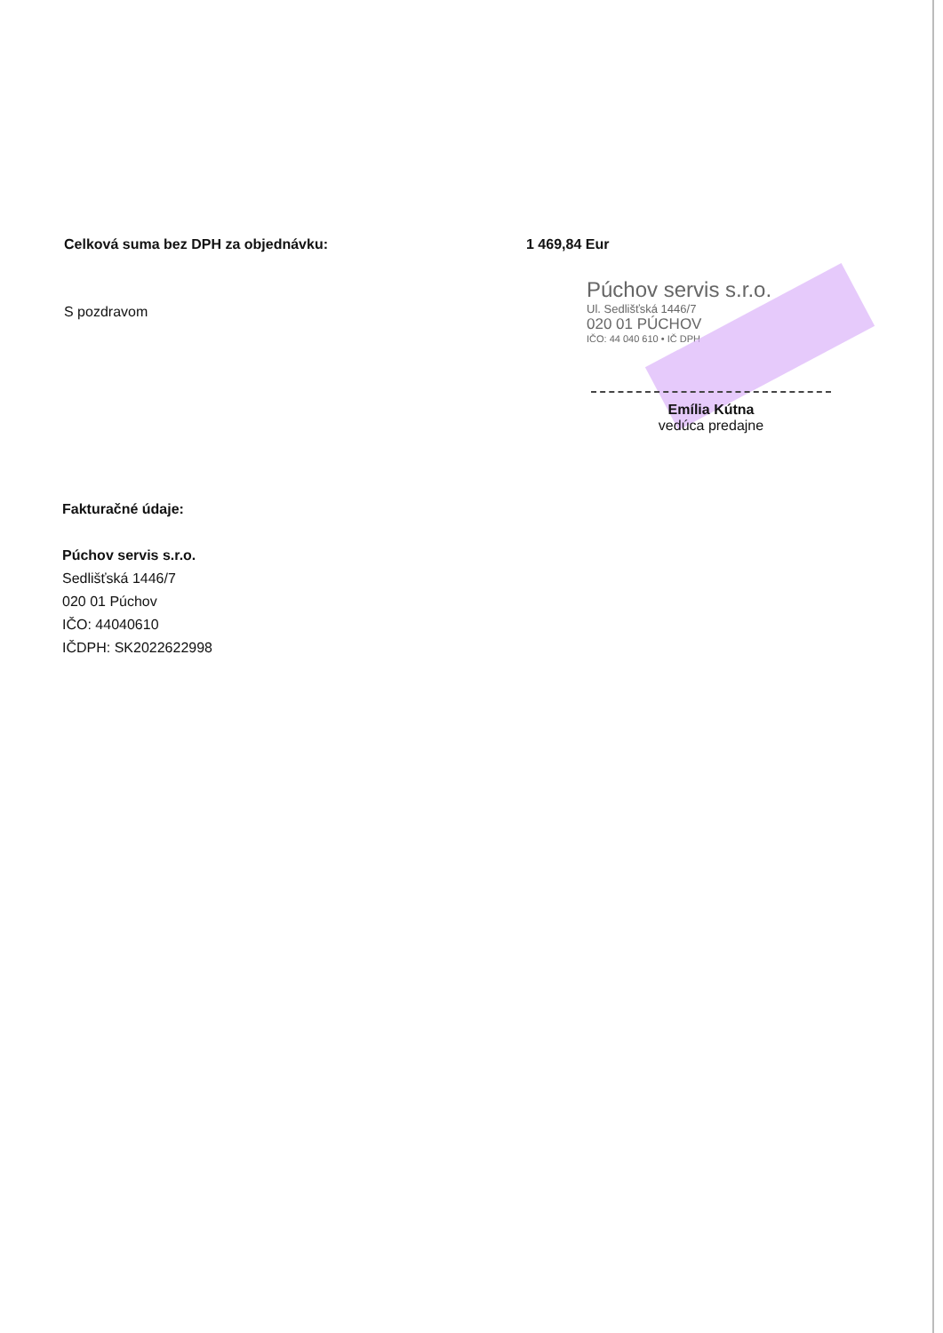Celková suma bez DPH za objednávku: 1 469,84 Eur
S pozdravom
Púchov servis s.r.o.
Ul. Sedlišťská 1446/7
020 01 PÚCHOV
IČO: 44 040 610 • IČ DPH
Emília Kútna
vedúca predajne
Fakturačné údaje:
Púchov servis s.r.o.
Sedlišťská 1446/7
020 01 Púchov
IČO: 44040610
IČDPH: SK2022622998